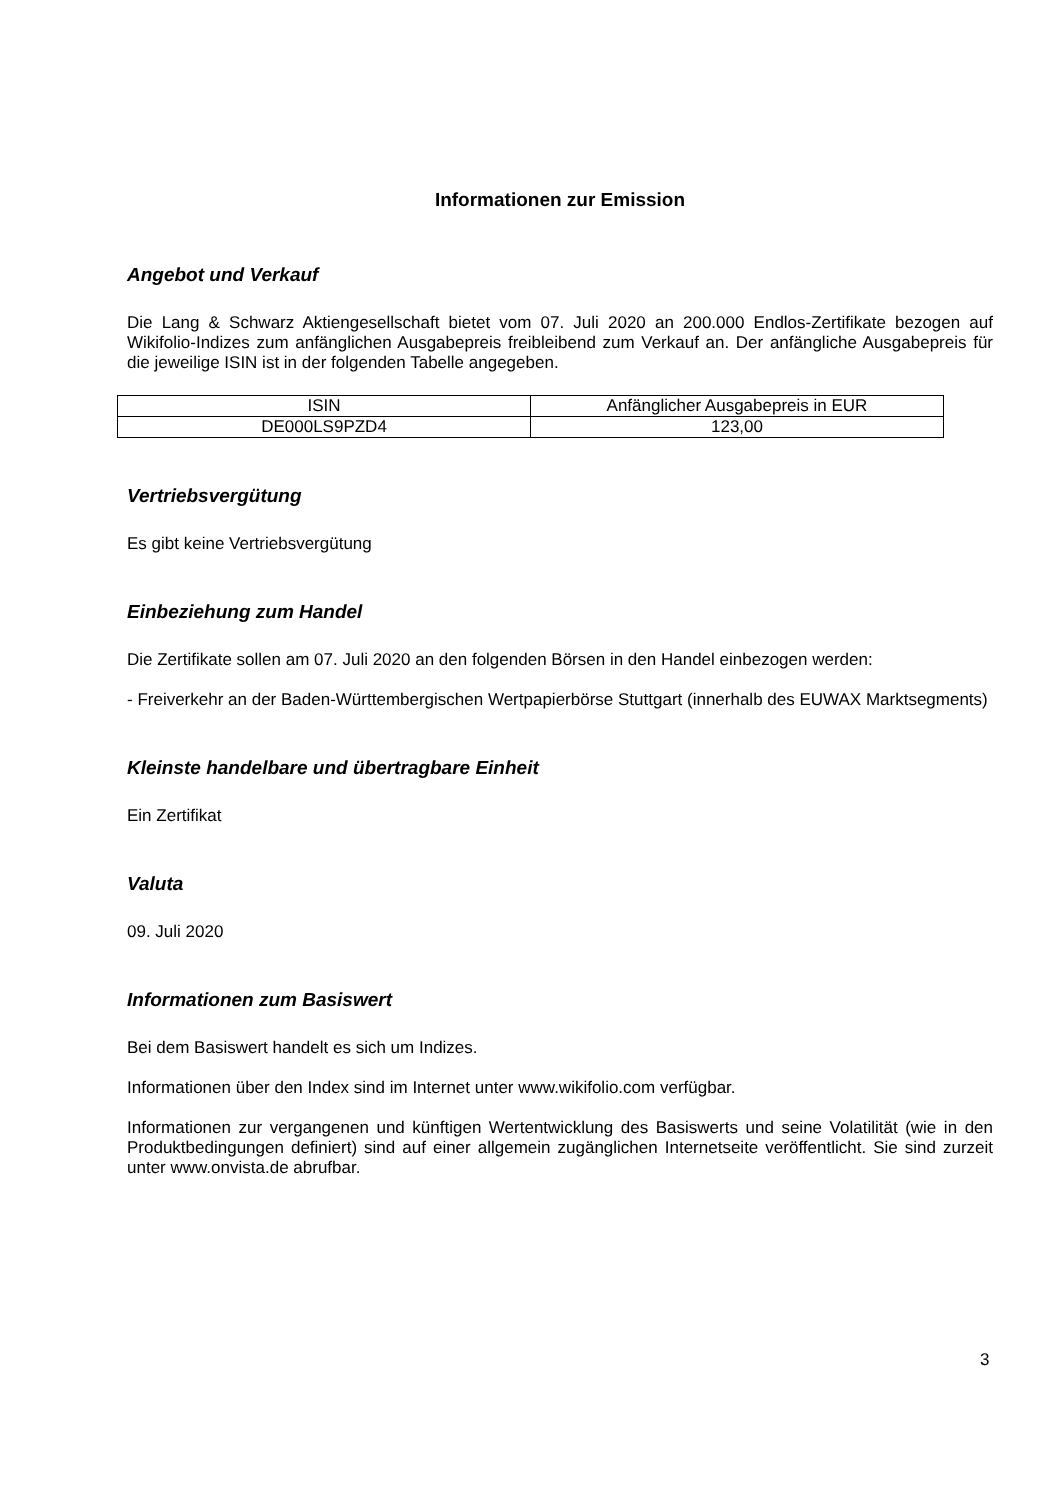Informationen zur Emission
Angebot und Verkauf
Die Lang & Schwarz Aktiengesellschaft bietet vom 07. Juli 2020 an 200.000 Endlos-Zertifikate bezogen auf Wikifolio-Indizes zum anfänglichen Ausgabepreis freibleibend zum Verkauf an. Der anfängliche Ausgabepreis für die jeweilige ISIN ist in der folgenden Tabelle angegeben.
| ISIN | Anfänglicher Ausgabepreis in EUR |
| --- | --- |
| DE000LS9PZD4 | 123,00 |
Vertriebsvergütung
Es gibt keine Vertriebsvergütung
Einbeziehung zum Handel
Die Zertifikate sollen am 07. Juli 2020 an den folgenden Börsen in den Handel einbezogen werden:
- Freiverkehr an der Baden-Württembergischen Wertpapierbörse Stuttgart (innerhalb des EUWAX Marktsegments)
Kleinste handelbare und übertragbare Einheit
Ein Zertifikat
Valuta
09. Juli 2020
Informationen zum Basiswert
Bei dem Basiswert handelt es sich um Indizes.
Informationen über den Index sind im Internet unter www.wikifolio.com verfügbar.
Informationen zur vergangenen und künftigen Wertentwicklung des Basiswerts und seine Volatilität (wie in den Produktbedingungen definiert) sind auf einer allgemein zugänglichen Internetseite veröffentlicht. Sie sind zurzeit unter www.onvista.de abrufbar.
3